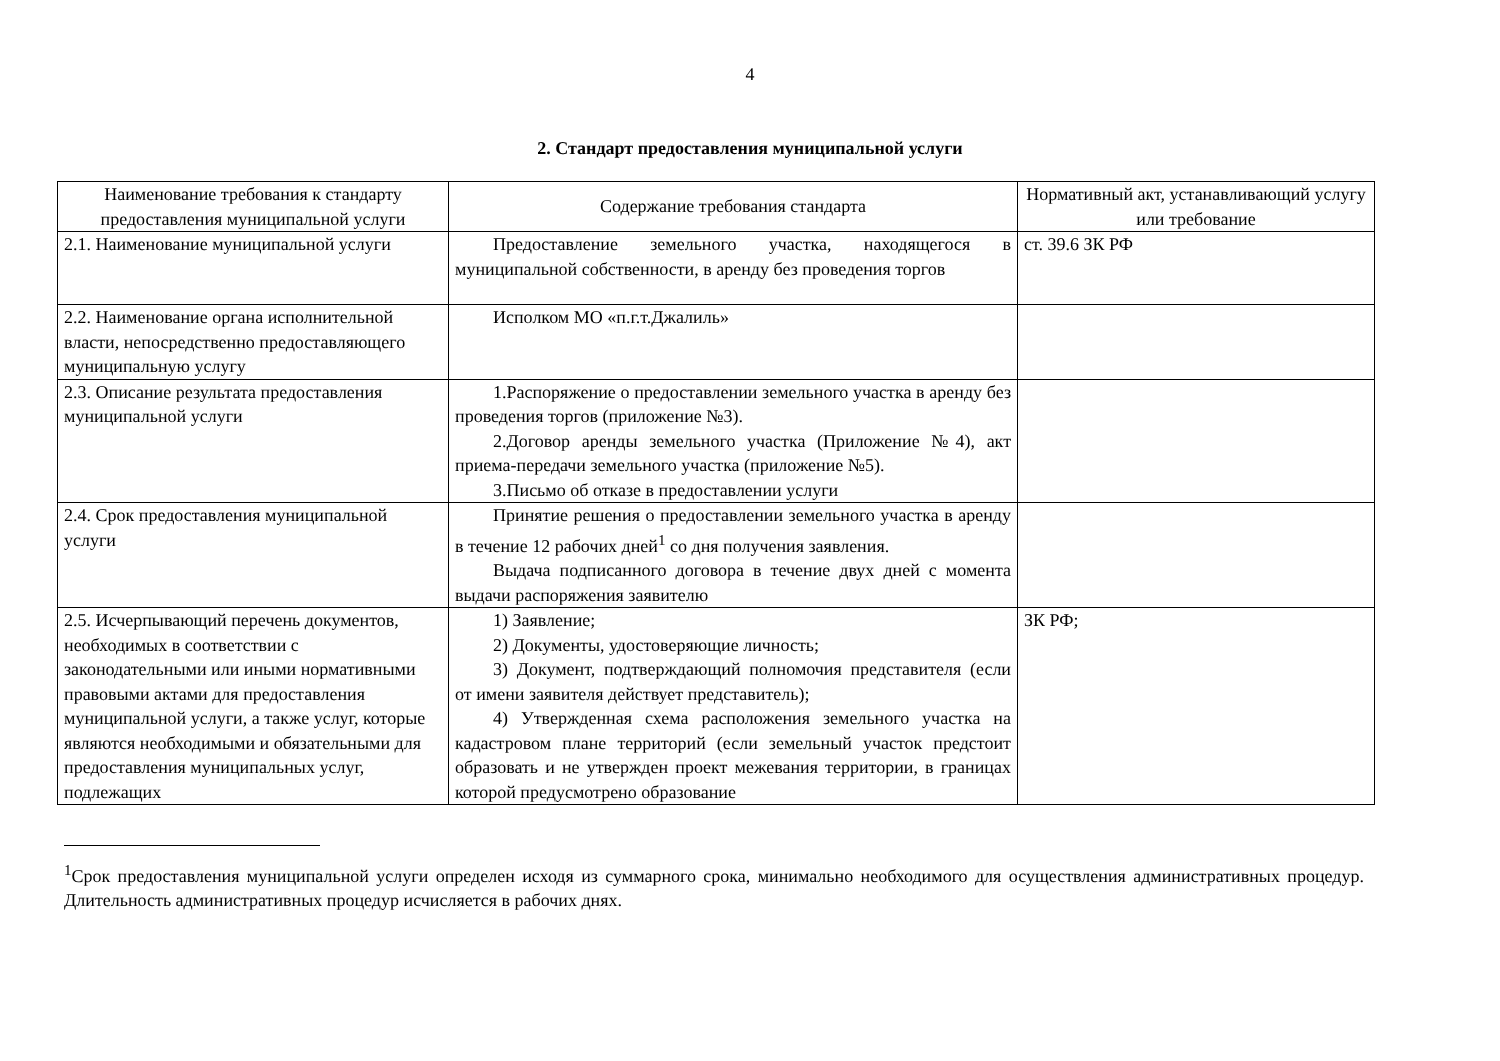4
2. Стандарт предоставления муниципальной услуги
| Наименование требования к стандарту предоставления муниципальной услуги | Содержание требования стандарта | Нормативный акт, устанавливающий услугу или требование |
| --- | --- | --- |
| 2.1. Наименование муниципальной услуги | Предоставление земельного участка, находящегося в муниципальной собственности, в аренду без проведения торгов | ст. 39.6 ЗК РФ |
| 2.2. Наименование органа исполнительной власти, непосредственно предоставляющего муниципальную услугу | Исполком МО «п.г.т.Джалиль» | |
| 2.3. Описание результата предоставления муниципальной услуги | 1.Распоряжение о предоставлении земельного участка в аренду без проведения торгов (приложение №3). 2.Договор аренды земельного участка (Приложение №4), акт приема-передачи земельного участка (приложение №5). 3.Письмо об отказе в предоставлении услуги | |
| 2.4. Срок предоставления муниципальной услуги | Принятие решения о предоставлении земельного участка в аренду в течение 12 рабочих дней<sup>1</sup> со дня получения заявления. Выдача подписанного договора в течение двух дней с момента выдачи распоряжения заявителю | |
| 2.5. Исчерпывающий перечень документов, необходимых в соответствии с законодательными или иными нормативными правовыми актами для предоставления муниципальной услуги, а также услуг, которые являются необходимыми и обязательными для предоставления муниципальных услуг, подлежащих | 1) Заявление; 2) Документы, удостоверяющие личность; 3) Документ, подтверждающий полномочия представителя (если от имени заявителя действует представитель); 4) Утвержденная схема расположения земельного участка на кадастровом плане территорий (если земельный участок предстоит образовать и не утвержден проект межевания территории, в границах которой предусмотрено образование | ЗК РФ; |
<sup>1</sup> Срок предоставления муниципальной услуги определен исходя из суммарного срока, минимально необходимого для осуществления административных процедур. Длительность административных процедур исчисляется в рабочих днях.